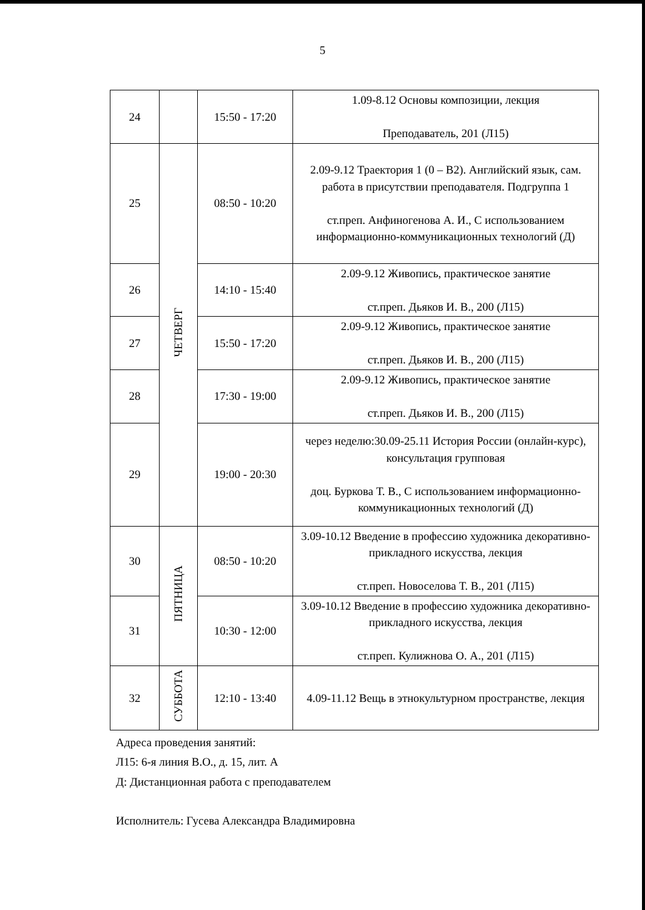5
| 24 | | 15:50 - 17:20 | 1.09-8.12 Основы композиции, лекция Преподаватель, 201 (Л15) |
| 25 | ЧЕТВЕРГ | 08:50 - 10:20 | 2.09-9.12 Траектория 1 (0 – B2). Английский язык, сам. работа в присутствии преподавателя. Подгруппа 1 ст.преп. Анфиногенова А. И., С использованием информационно-коммуникационных технологий (Д) |
| 26 | | 14:10 - 15:40 | 2.09-9.12 Живопись, практическое занятие ст.преп. Дьяков И. В., 200 (Л15) |
| 27 | | 15:50 - 17:20 | 2.09-9.12 Живопись, практическое занятие ст.преп. Дьяков И. В., 200 (Л15) |
| 28 | | 17:30 - 19:00 | 2.09-9.12 Живопись, практическое занятие ст.преп. Дьяков И. В., 200 (Л15) |
| 29 | | 19:00 - 20:30 | через неделю:30.09-25.11 История России (онлайн-курс), консультация групповая доц. Буркова Т. В., С использованием информационно-коммуникационных технологий (Д) |
| 30 | ПЯТНИЦА | 08:50 - 10:20 | 3.09-10.12 Введение в профессию художника декоративно-прикладного искусства, лекция ст.преп. Новоселова Т. В., 201 (Л15) |
| 31 | | 10:30 - 12:00 | 3.09-10.12 Введение в профессию художника декоративно-прикладного искусства, лекция ст.преп. Кулижнова О. А., 201 (Л15) |
| 32 | СУББОТА | 12:10 - 13:40 | 4.09-11.12 Вещь в этнокультурном пространстве, лекция |
Адреса проведения занятий:
Л15: 6-я линия В.О., д. 15, лит. А
Д: Дистанционная работа с преподавателем
Исполнитель: Гусева Александра Владимировна